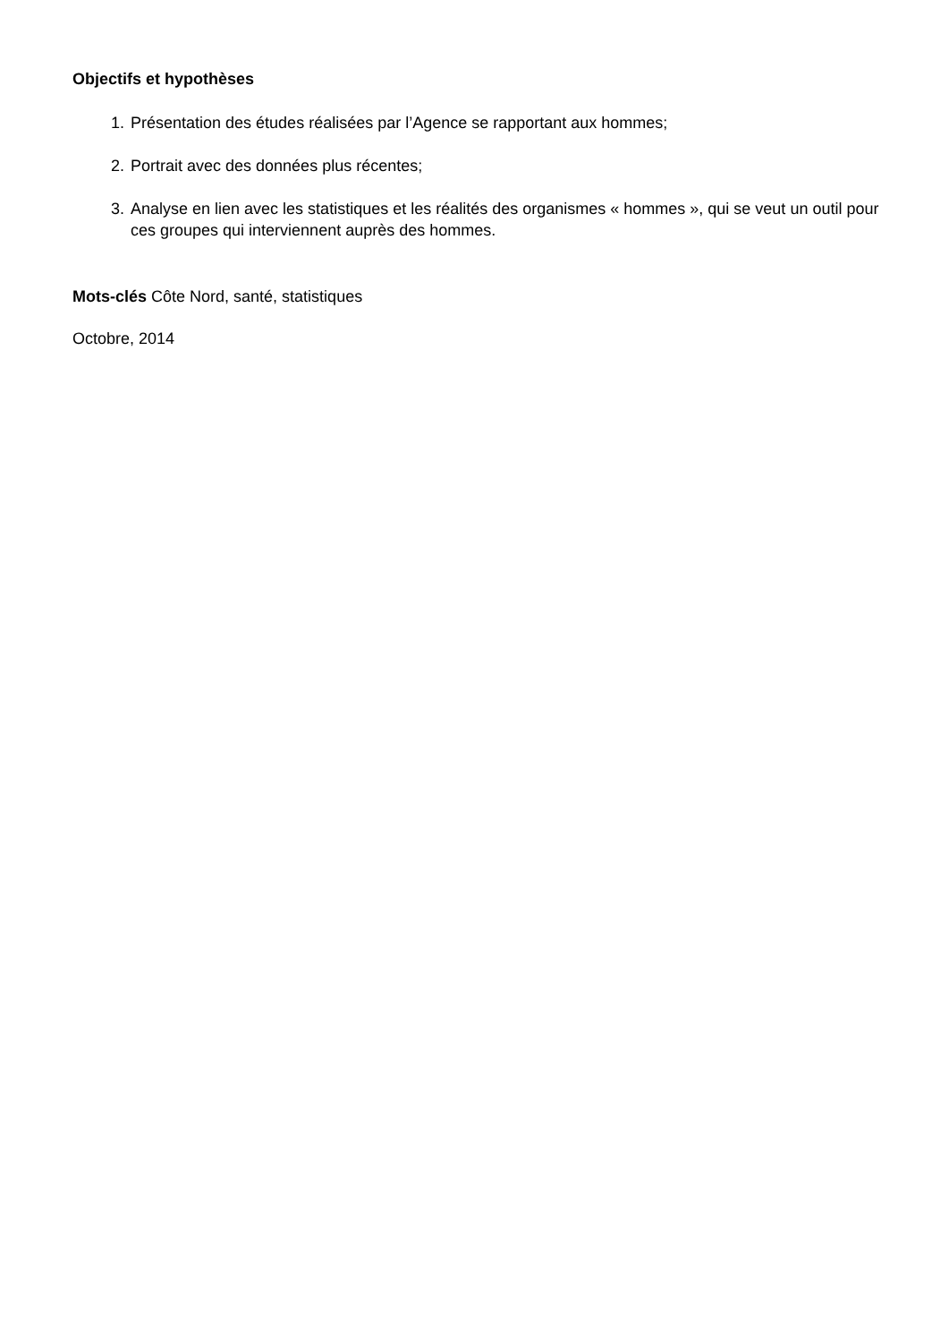Objectifs et hypothèses
1. Présentation des études réalisées par l’Agence se rapportant aux hommes;
2. Portrait avec des données plus récentes;
3. Analyse en lien avec les statistiques et les réalités des organismes « hommes », qui se veut un outil pour ces groupes qui interviennent auprès des hommes.
Mots-clés Côte Nord, santé, statistiques
Octobre, 2014